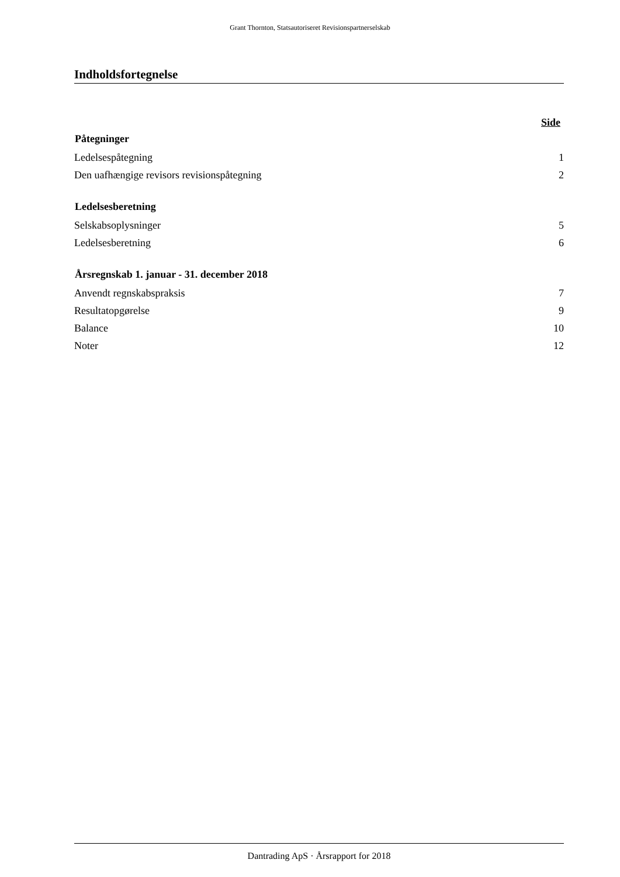Grant Thornton, Statsautoriseret Revisionspartnerselskab
Indholdsfortegnelse
Side
| Påtegninger | |
| --- | --- |
| Ledelsespåtegning | 1 |
| Den uafhængige revisors revisionspåtegning | 2 |
| Ledelsesberetning | |
| Selskabsoplysninger | 5 |
| Ledelsesberetning | 6 |
| Årsregnskab 1. januar - 31. december 2018 | |
| Anvendt regnskabspraksis | 7 |
| Resultatopgørelse | 9 |
| Balance | 10 |
| Noter | 12 |
Dantrading ApS · Årsrapport for 2018